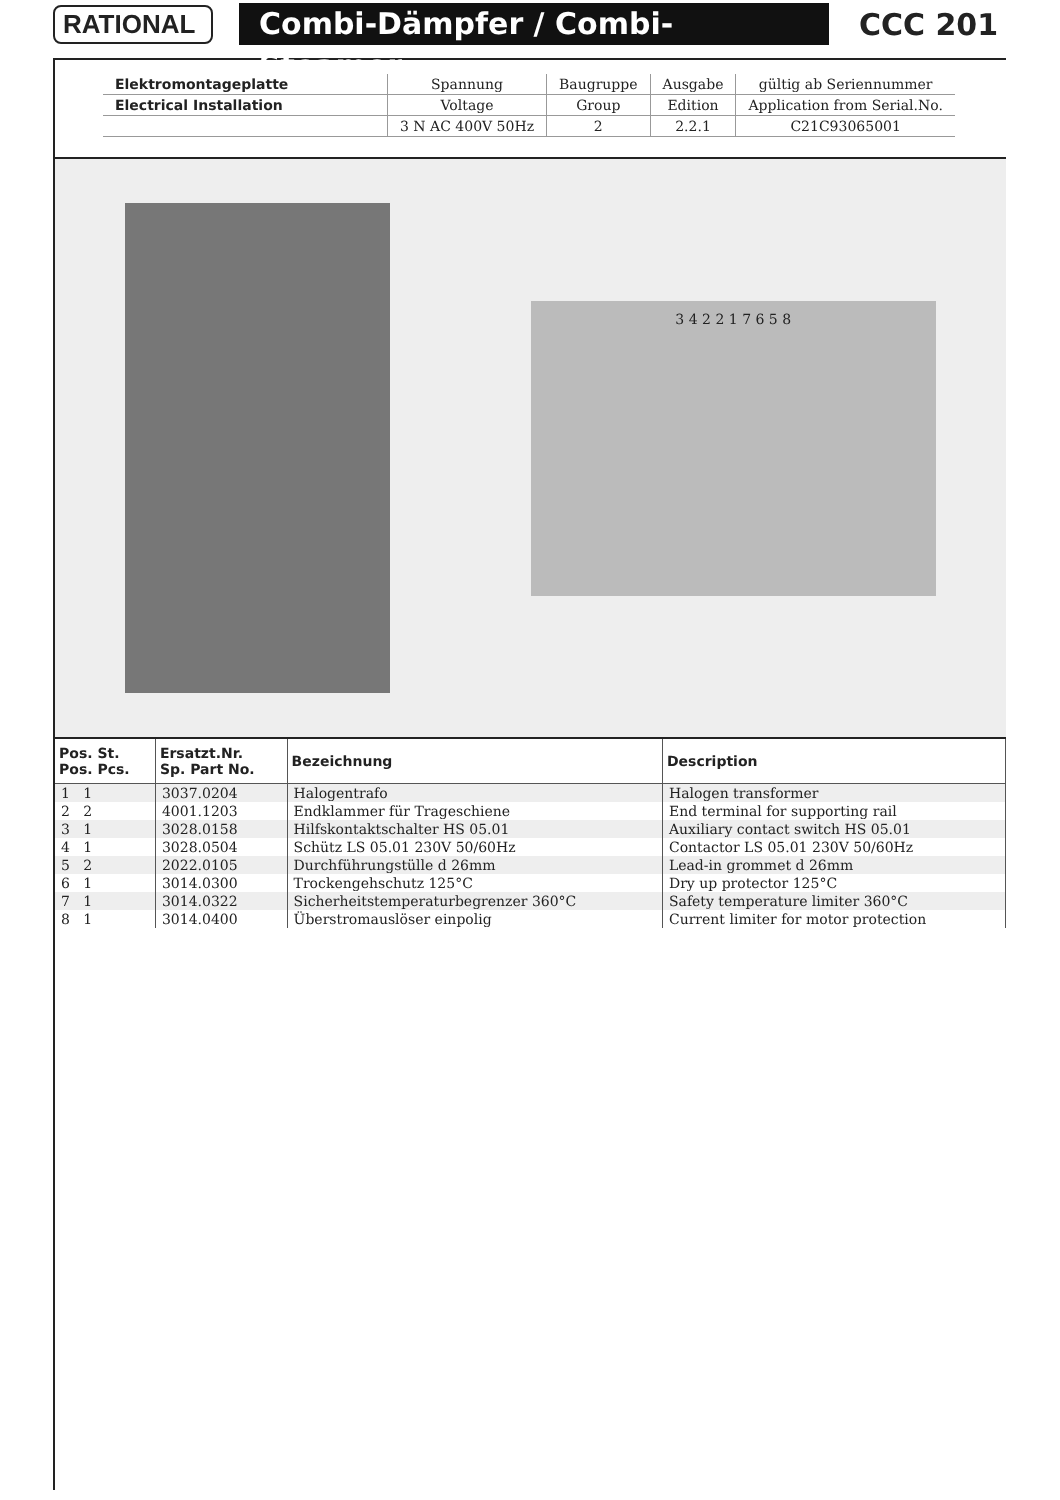RATIONAL
Combi-Dämpfer / Combi-Steamer
CCC 201
| Elektromontageplatte | Spannung | Baugruppe | Ausgabe | gültig ab Seriennummer |
| Electrical Installation | Voltage | Group | Edition | Application from Serial.No. |
| | 3 N AC 400V 50Hz | 2 | 2.2.1 | C21C93065001 |
3 4 2 2 1 7 6 5 8
| Pos. St. Pos. Pcs. | Ersatzt.Nr. Sp. Part No. | Bezeichnung | Description |
| --- | --- | --- | --- |
| 1 1 | 3037.0204 | Halogentrafo | Halogen transformer |
| 2 2 | 4001.1203 | Endklammer für Trageschiene | End terminal for supporting rail |
| 3 1 | 3028.0158 | Hilfskontaktschalter HS 05.01 | Auxiliary contact switch HS 05.01 |
| 4 1 | 3028.0504 | Schütz LS 05.01 230V 50/60Hz | Contactor LS 05.01 230V 50/60Hz |
| 5 2 | 2022.0105 | Durchführungstülle d 26mm | Lead-in grommet d 26mm |
| 6 1 | 3014.0300 | Trockengehschutz 125°C | Dry up protector 125°C |
| 7 1 | 3014.0322 | Sicherheitstemperaturbegrenzer 360°C | Safety temperature limiter 360°C |
| 8 1 | 3014.0400 | Überstromauslöser einpolig | Current limiter for motor protection |